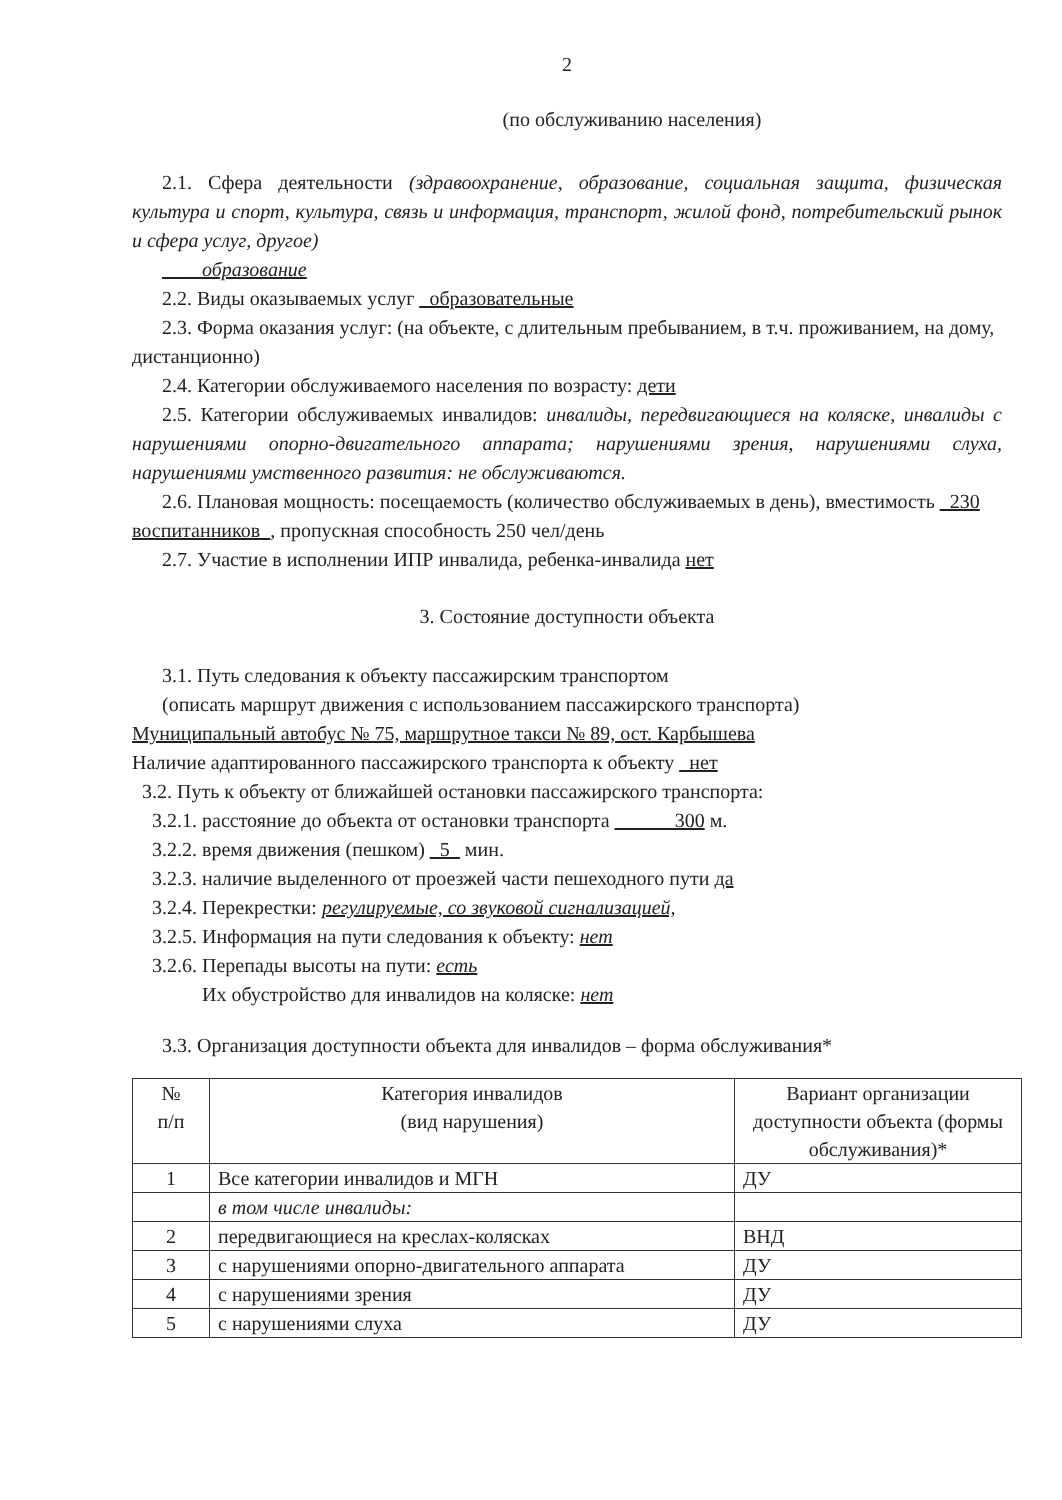2
(по обслуживанию населения)
2.1. Сфера деятельности (здравоохранение, образование, социальная защита, физическая культура и спорт, культура, связь и информация, транспорт, жилой фонд, потребительский рынок и сфера услуг, другое)
____образование
2.2. Виды оказываемых услуг _образовательные
2.3. Форма оказания услуг: (на объекте, с длительным пребыванием, в т.ч. проживанием, на дому, дистанционно)
2.4. Категории обслуживаемого населения по возрасту: дети
2.5. Категории обслуживаемых инвалидов: инвалиды, передвигающиеся на коляске, инвалиды с нарушениями опорно-двигательного аппарата; нарушениями зрения, нарушениями слуха, нарушениями умственного развития: не обслуживаются.
2.6. Плановая мощность: посещаемость (количество обслуживаемых в день), вместимость _230 воспитанников_, пропускная способность 250 чел/день
2.7. Участие в исполнении ИПР инвалида, ребенка-инвалида нет
3. Состояние доступности объекта
3.1. Путь следования к объекту пассажирским транспортом
(описать маршрут движения с использованием пассажирского транспорта)
Муниципальный автобус № 75, маршрутное такси № 89, ост. Карбышева
Наличие адаптированного пассажирского транспорта к объекту _нет
3.2. Путь к объекту от ближайшей остановки пассажирского транспорта:
3.2.1. расстояние до объекта от остановки транспорта ______300 м.
3.2.2. время движения (пешком) _5_ мин.
3.2.3. наличие выделенного от проезжей части пешеходного пути да
3.2.4. Перекрестки: регулируемые, со звуковой сигнализацией,
3.2.5. Информация на пути следования к объекту: нет
3.2.6. Перепады высоты на пути: есть
Их обустройство для инвалидов на коляске: нет
3.3. Организация доступности объекта для инвалидов – форма обслуживания*
| № п/п | Категория инвалидов (вид нарушения) | Вариант организации доступности объекта (формы обслуживания)* |
| --- | --- | --- |
| 1 | Все категории инвалидов и МГН | ДУ |
| | в том числе инвалиды: | |
| 2 | передвигающиеся на креслах-колясках | ВНД |
| 3 | с нарушениями опорно-двигательного аппарата | ДУ |
| 4 | с нарушениями зрения | ДУ |
| 5 | с нарушениями слуха | ДУ |